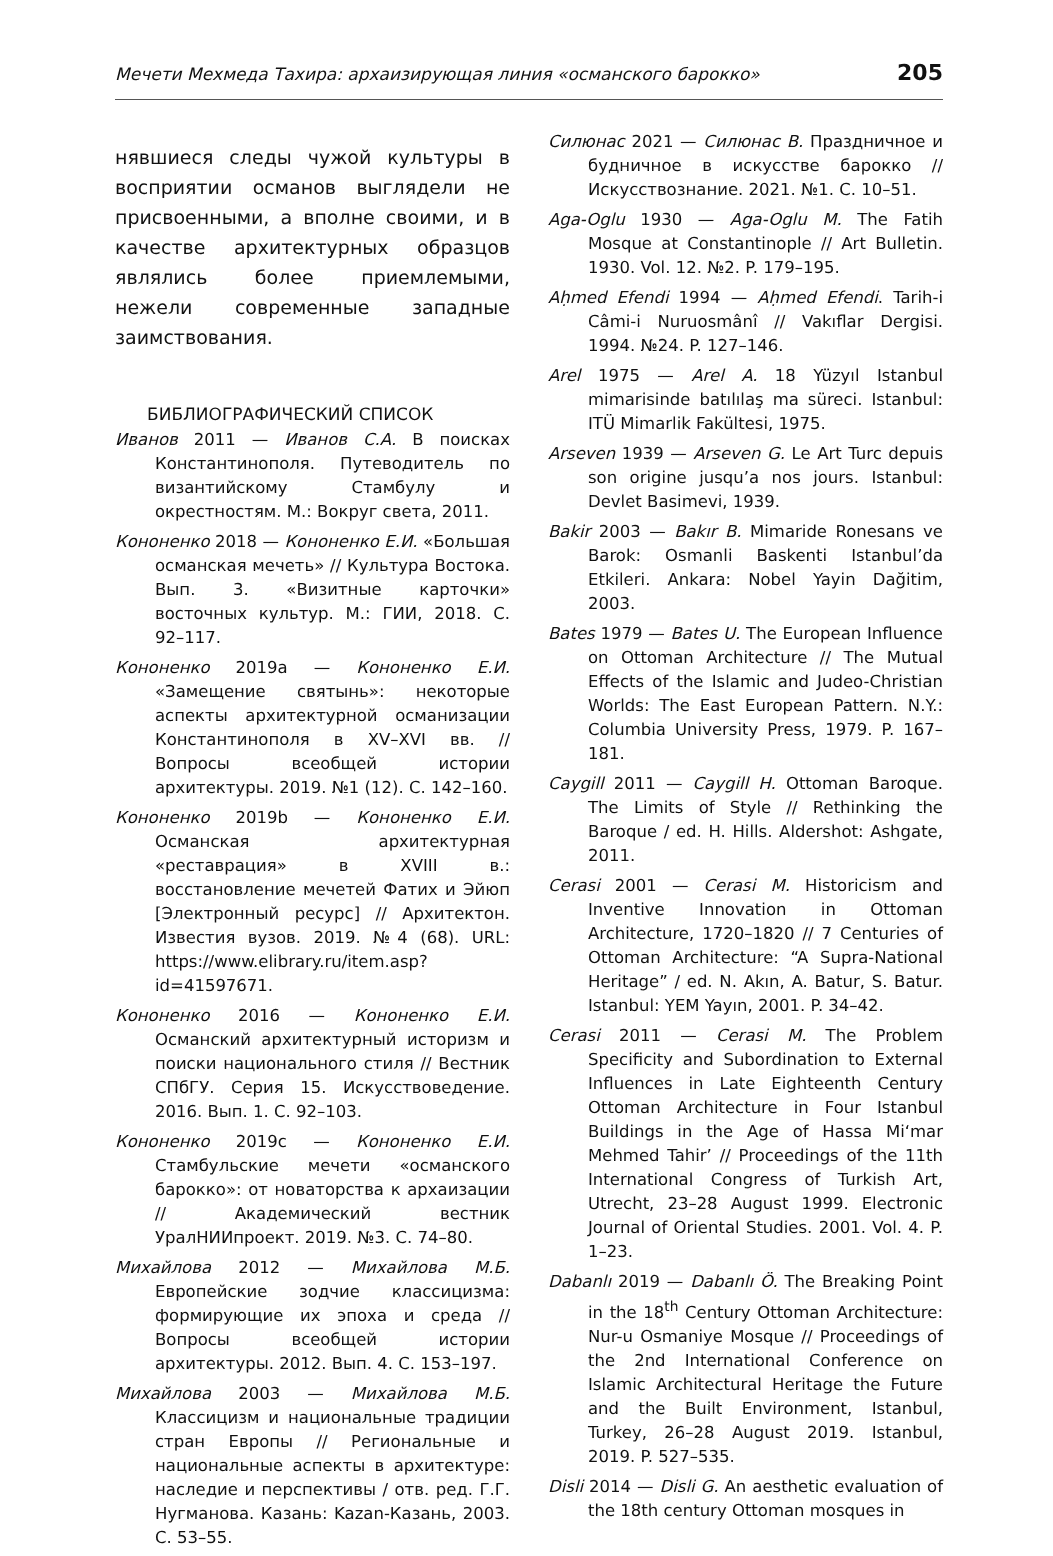Мечети Мехмеда Тахира: архаизирующая линия «османского барокко» 205
нявшиеся следы чужой культуры в восприятии османов выглядели не присвоенными, а вполне своими, и в качестве архитектурных образцов являлись более приемлемыми, нежели современные западные заимствования.
БИБЛИОГРАФИЧЕСКИЙ СПИСОК
Иванов 2011 — Иванов С.А. В поисках Константинополя. Путеводитель по византийскому Стамбулу и окрестностям. М.: Вокруг света, 2011.
Кононенко 2018 — Кононенко Е.И. «Большая османская мечеть» // Культура Востока. Вып. 3. «Визитные карточки» восточных культур. М.: ГИИ, 2018. С. 92–117.
Кононенко 2019a — Кононенко Е.И. «Замещение святынь»: некоторые аспекты архитектурной османизации Константинополя в XV–XVI вв. // Вопросы всеобщей истории архитектуры. 2019. №1 (12). С. 142–160.
Кононенко 2019b — Кононенко Е.И. Османская архитектурная «реставрация» в XVIII в.: восстановление мечетей Фатих и Эйюп [Электронный ресурс] // Архитектон. Известия вузов. 2019. №4 (68). URL: https://www.elibrary.ru/item.asp?id=41597671.
Кононенко 2016 — Кононенко Е.И. Османский архитектурный историзм и поиски национального стиля // Вестник СПбГУ. Серия 15. Искусствоведение. 2016. Вып. 1. С. 92–103.
Кононенко 2019c — Кононенко Е.И. Стамбульские мечети «османского барокко»: от новаторства к архаизации // Академический вестник УралНИИпроект. 2019. №3. С. 74–80.
Михайлова 2012 — Михайлова М.Б. Европейские зодчие классицизма: формирующие их эпоха и среда // Вопросы всеобщей истории архитектуры. 2012. Вып. 4. С. 153–197.
Михайлова 2003 — Михайлова М.Б. Классицизм и национальные традиции стран Европы // Региональные и национальные аспекты в архитектуре: наследие и перспективы / отв. ред. Г.Г. Нугманова. Казань: Kazan-Казань, 2003. С. 53–55.
Силюнас 2021 — Силюнас В. Праздничное и будничное в искусстве барокко // Искусствознание. 2021. №1. С. 10–51.
Aga-Oglu 1930 — Aga-Oglu M. The Fatih Mosque at Constantinople // Art Bulletin. 1930. Vol. 12. №2. P. 179–195.
Aḥmed Efendi 1994 — Aḥmed Efendi. Tarih-i Câmi-i Nuruosmânî // Vakıflar Dergisi. 1994. №24. P. 127–146.
Arel 1975 — Arel A. 18 Yüzyıl Istanbul mimarisinde batılılaş ma süreci. Istanbul: ITÜ Mimarlik Fakültesi, 1975.
Arseven 1939 — Arseven G. Le Art Turc depuis son origine jusqu’a nos jours. Istanbul: Devlet Basimevi, 1939.
Bakir 2003 — Bakır B. Mimaride Ronesans ve Barok: Osmanli Baskenti Istanbul’da Etkileri. Ankara: Nobel Yayin Dağitim, 2003.
Bates 1979 — Bates U. The European Influence on Ottoman Architecture // The Mutual Effects of the Islamic and Judeo-Christian Worlds: The East European Pattern. N.Y.: Columbia University Press, 1979. P. 167–181.
Caygill 2011 — Caygill H. Ottoman Baroque. The Limits of Style // Rethinking the Baroque / ed. H. Hills. Aldershot: Ashgate, 2011.
Cerasi 2001 — Cerasi M. Historicism and Inventive Innovation in Ottoman Architecture, 1720–1820 // 7 Centuries of Ottoman Architecture: “A Supra-National Heritage” / ed. N. Akın, A. Batur, S. Batur. Istanbul: YEM Yayın, 2001. P. 34–42.
Cerasi 2011 — Cerasi M. The Problem Specificity and Subordination to External Influences in Late Eighteenth Century Ottoman Architecture in Four Istanbul Buildings in the Age of Hassa Mi‘mar Mehmed Tahir’ // Proceedings of the 11th International Congress of Turkish Art, Utrecht, 23–28 August 1999. Electronic Journal of Oriental Studies. 2001. Vol. 4. P. 1–23.
Dabanlı 2019 — Dabanlı Ö. The Breaking Point in the 18<sup>th</sup> Century Ottoman Architecture: Nur-u Osmaniye Mosque // Proceedings of the 2nd International Conference on Islamic Architectural Heritage the Future and the Built Environment, Istanbul, Turkey, 26–28 August 2019. Istanbul, 2019. P. 527–535.
Disli 2014 — Disli G. An aesthetic evaluation of the 18th century Ottoman mosques in